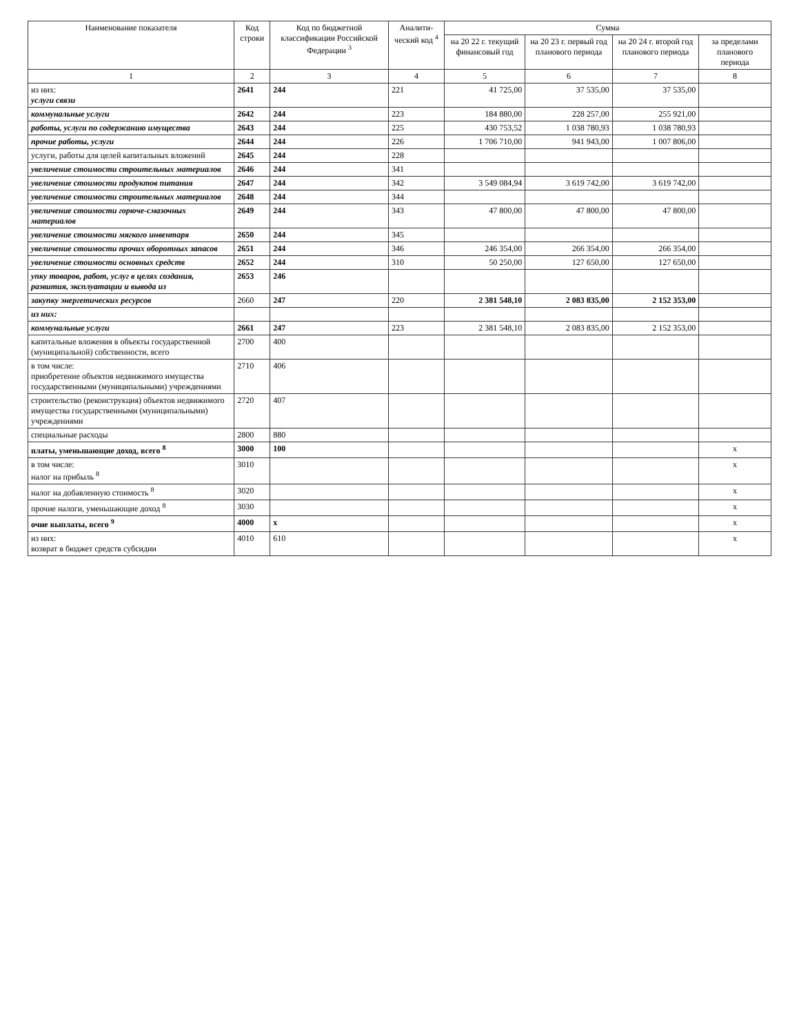| Наименование показателя | Код строки | Код по бюджетной классификации Российской Федерации <sup>3</sup> | Аналити-ческий код <sup>4</sup> | Сумма | | | |
| --- | --- | --- | --- | --- | --- | --- | --- |
| | | | | на 20 22 г. текущий финансовый год | на 20 23 г. первый год планового периода | на 20 24 г. второй год планового периода | за пределами планового периода |
| 1 | 2 | 3 | 4 | 5 | 6 | 7 | 8 |
| из них: услуги связи | 2641 | 244 | 221 | 41 725,00 | 37 535,00 | 37 535,00 | |
| коммунальные услуги | 2642 | 244 | 223 | 184 880,00 | 228 257,00 | 255 921,00 | |
| работы, услуги по содержанию имущества | 2643 | 244 | 225 | 430 753,52 | 1 038 780,93 | 1 038 780,93 | |
| прочие работы, услуги | 2644 | 244 | 226 | 1 706 710,00 | 941 943,00 | 1 007 806,00 | |
| услуги, работы для целей капитальных вложений | 2645 | 244 | 228 | | | | |
| увеличение стоимости строительных материалов | 2646 | 244 | 341 | | | | |
| увеличение стоимости продуктов питания | 2647 | 244 | 342 | 3 549 084,94 | 3 619 742,00 | 3 619 742,00 | |
| увеличение стоимости строительных материалов | 2648 | 244 | 344 | | | | |
| увеличение стоимости горюче-смазочных материалов | 2649 | 244 | 343 | 47 800,00 | 47 800,00 | 47 800,00 | |
| увеличение стоимости мягкого инвентаря | 2650 | 244 | 345 | | | | |
| увеличение стоимости прочих оборотных запасов | 2651 | 244 | 346 | 246 354,00 | 266 354,00 | 266 354,00 | |
| увеличение стоимости основных средств | 2652 | 244 | 310 | 50 250,00 | 127 650,00 | 127 650,00 | |
| упку товаров, работ, услуг в целях создания, развития, эксплуатации и вывода из | 2653 | 246 | | | | | |
| закупку энергетических ресурсов | 2660 | 247 | 220 | 2 381 548,10 | 2 083 835,00 | 2 152 353,00 | |
| из них: | | | | | | | |
| коммунальные услуги | 2661 | 247 | 223 | 2 381 548,10 | 2 083 835,00 | 2 152 353,00 | |
| капитальные вложения в объекты государственной (муниципальной) собственности, всего | 2700 | 400 | | | | | |
| в том числе: приобретение объектов недвижимого имущества государственными (муниципальными) учреждениями | 2710 | 406 | | | | | |
| строительство (реконструкция) объектов недвижимого имущества государственными (муниципальными) учреждениями | 2720 | 407 | | | | | |
| специальные расходы | 2800 | 880 | | | | | |
| платы, уменьшающие доход, всего <sup>8</sup> | 3000 | 100 | | | | | x |
| в том числе: налог на прибыль <sup>8</sup> | 3010 | | | | | | x |
| налог на добавленную стоимость <sup>8</sup> | 3020 | | | | | | x |
| прочие налоги, уменьшающие доход <sup>8</sup> | 3030 | | | | | | x |
| очие выплаты, всего <sup>9</sup> | 4000 | x | | | | | x |
| из них: возврат в бюджет средств субсидии | 4010 | 610 | | | | | x |